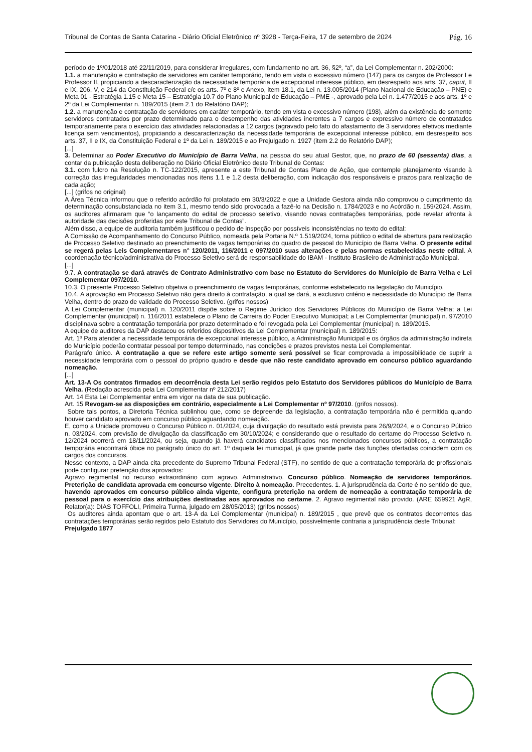Tribunal de Contas de Santa Catarina - Diário Oficial Eletrônico nº 3928 - Terça-Feira, 17 de setembro de 2024 Pág. 16
período de 1º/01/2018 até 22/11/2019, para considerar irregulares, com fundamento no art. 36, §2º, “a”, da Lei Complementar n. 202/2000:
1.1. a manutenção e contratação de servidores em caráter temporário, tendo em vista o excessivo número (147) para os cargos de Professor I e Professor II, propiciando a descaracterização da necessidade temporária de excepcional interesse público, em desrespeito aos arts. 37, caput, II e IX, 206, V, e 214 da Constituição Federal c/c os arts. 7º e 8º e Anexo, item 18.1, da Lei n. 13.005/2014 (Plano Nacional de Educação – PNE) e Meta 01 - Estratégia 1.15 e Meta 15 – Estratégia 10.7 do Plano Municipal de Educação – PME -, aprovado pela Lei n. 1.477/2015 e aos arts. 1º e 2º da Lei Complementar n. 189/2015 (item 2.1 do Relatório DAP);
1.2. a manutenção e contratação de servidores em caráter temporário, tendo em vista o excessivo número (198), além da existência de somente servidores contratados por prazo determinado para o desempenho das atividades inerentes a 7 cargos e expressivo número de contratados temporariamente para o exercício das atividades relacionadas a 12 cargos (agravado pelo fato do afastamento de 3 servidores efetivos mediante licença sem vencimentos), propiciando a descaracterização da necessidade temporária de excepcional interesse público, em desrespeito aos arts. 37, II e IX, da Constituição Federal e 1º da Lei n. 189/2015 e ao Prejulgado n. 1927 (item 2.2 do Relatório DAP);
[...]
3. Determinar ao Poder Executivo do Município de Barra Velha, na pessoa do seu atual Gestor, que, no prazo de 60 (sessenta) dias, a contar da publicação desta deliberação no Diário Oficial Eletrônico deste Tribunal de Contas:
3.1. com fulcro na Resolução n. TC-122/2015, apresente a este Tribunal de Contas Plano de Ação, que contemple planejamento visando à correção das irregularidades mencionadas nos itens 1.1 e 1.2 desta deliberação, com indicação dos responsáveis e prazos para realização de cada ação;
[...] (grifos no original)
A Área Técnica informou que o referido acórdão foi prolatado em 30/3/2022 e que a Unidade Gestora ainda não comprovou o cumprimento da determinação consubstanciada no item 3.1, mesmo tendo sido provocada a fazê-lo na Decisão n. 1784/2023 e no Acórdão n. 159/2024. Assim, os auditores afirmaram que “o lançamento do edital de processo seletivo, visando novas contratações temporárias, pode revelar afronta à autoridade das decisões proferidas por este Tribunal de Contas”.
Além disso, a equipe de auditoria também justificou o pedido de inspeção por possíveis inconsistências no texto do edital:
A Comissão de Acompanhamento do Concurso Público, nomeada pela Portaria N.º 1.519/2024, torna público o edital de abertura para realização de Processo Seletivo destinado ao preenchimento de vagas temporárias do quadro de pessoal do Município de Barra Velha. O presente edital se regerá pelas Leis Complementares n° 120/2011, 116/2011 e 097/2010 suas alterações e pelas normas estabelecidas neste edital. A coordenação técnico/administrativa do Processo Seletivo será de responsabilidade do IBAM - Instituto Brasileiro de Administração Municipal.
[...]
9.7. A contratação se dará através de Contrato Administrativo com base no Estatuto do Servidores do Município de Barra Velha e Lei Complementar 097/2010.
10.3. O presente Processo Seletivo objetiva o preenchimento de vagas temporárias, conforme estabelecido na legislação do Município.
10.4. A aprovação em Processo Seletivo não gera direito à contratação, a qual se dará, a exclusivo critério e necessidade do Município de Barra Velha, dentro do prazo de validade do Processo Seletivo. (grifos nossos)
A Lei Complementar (municipal) n. 120/2011 dispõe sobre o Regime Jurídico dos Servidores Públicos do Município de Barra Velha; a Lei Complementar (municipal) n. 116/2011 estabelece o Plano de Carreira do Poder Executivo Municipal; a Lei Complementar (municipal) n. 97/2010 disciplinava sobre a contratação temporária por prazo determinado e foi revogada pela Lei Complementar (municipal) n. 189/2015.
A equipe de auditores da DAP destacou os referidos dispositivos da Lei Complementar (municipal) n. 189/2015:
Art. 1º Para atender a necessidade temporária de excepcional interesse público, a Administração Municipal e os órgãos da administração indireta do Município poderão contratar pessoal por tempo determinado, nas condições e prazos previstos nesta Lei Complementar.
Parágrafo único. A contratação a que se refere este artigo somente será possível se ficar comprovada a impossibilidade de suprir a necessidade temporária com o pessoal do próprio quadro e desde que não reste candidato aprovado em concurso público aguardando nomeação.
[...]
Art. 13-A Os contratos firmados em decorrência desta Lei serão regidos pelo Estatuto dos Servidores públicos do Município de Barra Velha. (Redação acrescida pela Lei Complementar nº 212/2017)
Art. 14 Esta Lei Complementar entra em vigor na data de sua publicação.
Art. 15 Revogam-se as disposições em contrário, especialmente a Lei Complementar nº 97/2010. (grifos nossos).
Sobre tais pontos, a Diretoria Técnica sublinhou que, como se depreende da legislação, a contratação temporária não é permitida quando houver candidato aprovado em concurso público aguardando nomeação.
E, como a Unidade promoveu o Concurso Público n. 01/2024, cuja divulgação do resultado está prevista para 26/9/2024, e o Concurso Público n. 03/2024, com previsão de divulgação da classificação em 30/10/2024; e considerando que o resultado do certame do Processo Seletivo n. 12/2024 ocorrerá em 18/11/2024, ou seja, quando já haverá candidatos classificados nos mencionados concursos públicos, a contratação temporária encontrará óbice no parágrafo único do art. 1º daquela lei municipal, já que grande parte das funções ofertadas coincidem com os cargos dos concursos.
Nesse contexto, a DAP ainda cita precedente do Supremo Tribunal Federal (STF), no sentido de que a contratação temporária de profissionais pode configurar preterição dos aprovados:
Agravo regimental no recurso extraordinário com agravo. Administrativo. Concurso público. Nomeação de servidores temporários. Preterição de candidata aprovada em concurso vigente. Direito à nomeação. Precedentes. 1. A jurisprudência da Corte é no sentido de que, havendo aprovados em concurso público ainda vigente, configura preterição na ordem de nomeação a contratação temporária de pessoal para o exercício das atribuições destinadas aos aprovados no certame. 2. Agravo regimental não provido. (ARE 659921 AgR, Relator(a): DIAS TOFFOLI, Primeira Turma, julgado em 28/05/2013) (grifos nossos)
Os auditores ainda apontam que o art. 13-A da Lei Complementar (municipal) n. 189/2015 , que prevê que os contratos decorrentes das contratações temporárias serão regidos pelo Estatuto dos Servidores do Município, possivelmente contraria a jurisprudência deste Tribunal:
Prejulgado 1877